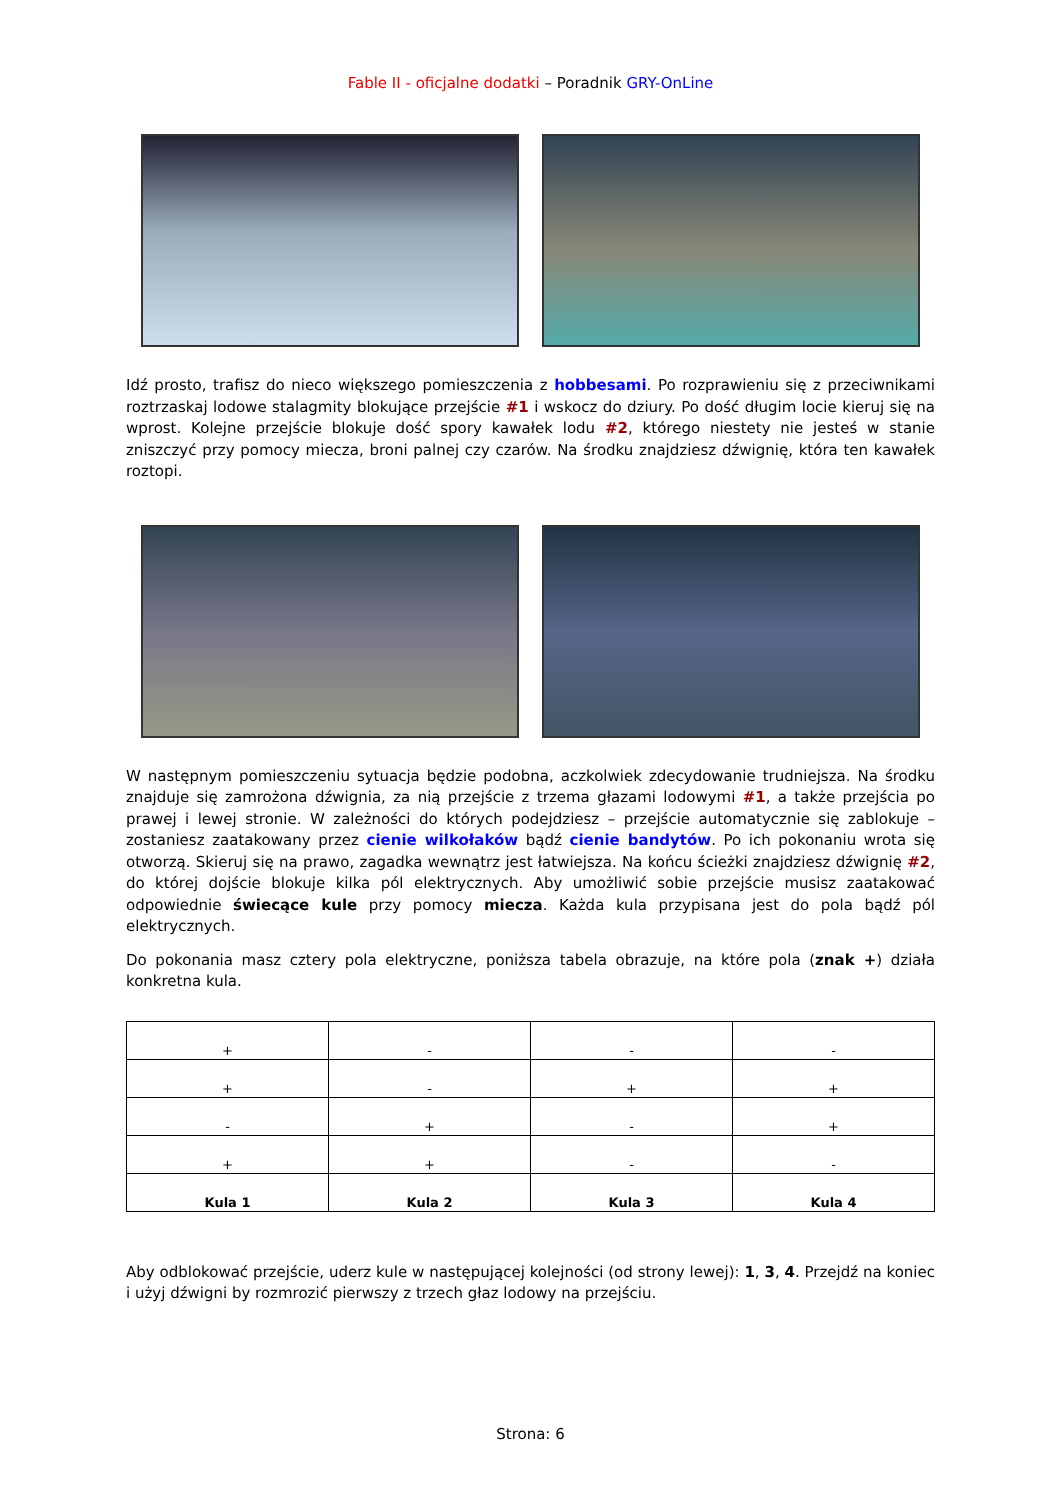Fable II - oficjalne dodatki – Poradnik GRY-OnLine
Idź prosto, trafisz do nieco większego pomieszczenia z hobbesami. Po rozprawieniu się z przeciwnikami roztrzaskaj lodowe stalagmity blokujące przejście #1 i wskocz do dziury. Po dość długim locie kieruj się na wprost. Kolejne przejście blokuje dość spory kawałek lodu #2, którego niestety nie jesteś w stanie zniszczyć przy pomocy miecza, broni palnej czy czarów. Na środku znajdziesz dźwignię, która ten kawałek roztopi.
W następnym pomieszczeniu sytuacja będzie podobna, aczkolwiek zdecydowanie trudniejsza. Na środku znajduje się zamrożona dźwignia, za nią przejście z trzema głazami lodowymi #1, a także przejścia po prawej i lewej stronie. W zależności do których podejdziesz – przejście automatycznie się zablokuje – zostaniesz zaatakowany przez cienie wilkołaków bądź cienie bandytów. Po ich pokonaniu wrota się otworzą. Skieruj się na prawo, zagadka wewnątrz jest łatwiejsza. Na końcu ścieżki znajdziesz dźwignię #2, do której dojście blokuje kilka pól elektrycznych. Aby umożliwić sobie przejście musisz zaatakować odpowiednie świecące kule przy pomocy miecza. Każda kula przypisana jest do pola bądź pól elektrycznych.
Do pokonania masz cztery pola elektryczne, poniższa tabela obrazuje, na które pola (znak +) działa konkretna kula.
| + | - | - | - |
| + | - | + | + |
| - | + | - | + |
| + | + | - | - |
| Kula 1 | Kula 2 | Kula 3 | Kula 4 |
Aby odblokować przejście, uderz kule w następującej kolejności (od strony lewej): 1, 3, 4. Przejdź na koniec i użyj dźwigni by rozmrozić pierwszy z trzech głaz lodowy na przejściu.
Strona: 6